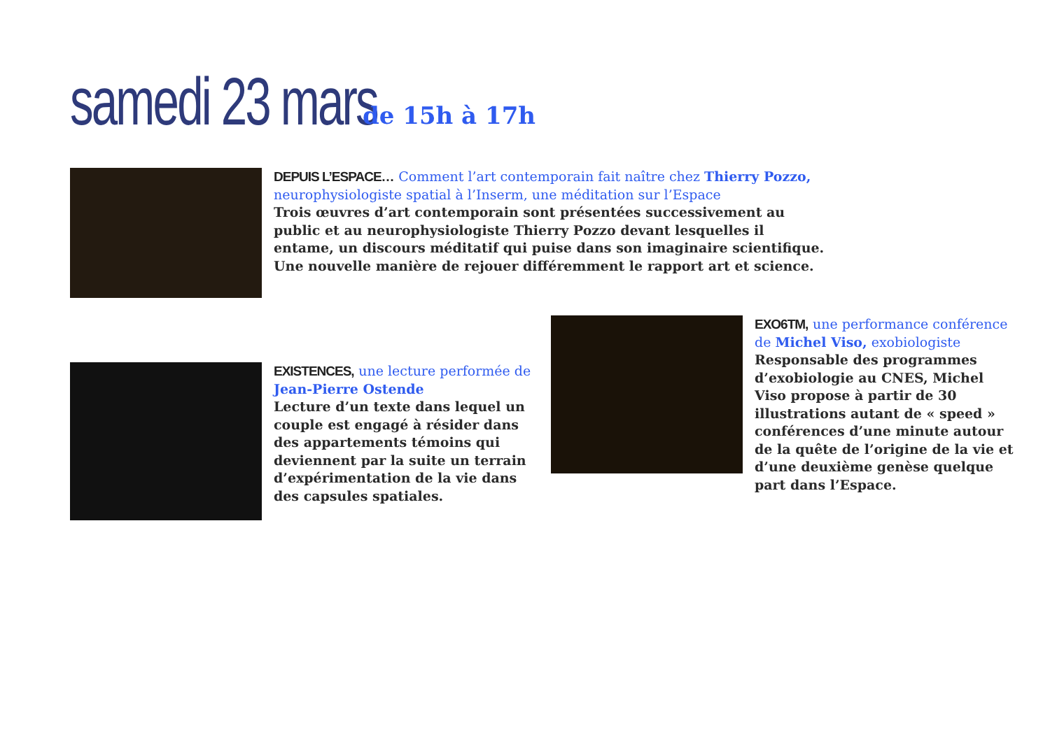samedi 23 mars de 15h à 17h
DEPUIS L’ESPACE… Comment l’art contemporain fait naître chez Thierry Pozzo, neurophysiologiste spatial à l’Inserm, une méditation sur l’Espace
Trois œuvres d’art contemporain sont présentées successivement au public et au neurophysiologiste Thierry Pozzo devant lesquelles il entame, un discours méditatif qui puise dans son imaginaire scientifique. Une nouvelle manière de rejouer différemment le rapport art et science.
EXISTENCES, une lecture performée de Jean-Pierre Ostende
Lecture d’un texte dans lequel un couple est engagé à résider dans des appartements témoins qui deviennent par la suite un terrain d’expérimentation de la vie dans des capsules spatiales.
EXO6TM, une performance conférence de Michel Viso, exobiologiste
Responsable des programmes d’exobiologie au CNES, Michel Viso propose à partir de 30 illustrations autant de « speed » conférences d’une minute autour de la quête de l’origine de la vie et d’une deuxième genèse quelque part dans l’Espace.